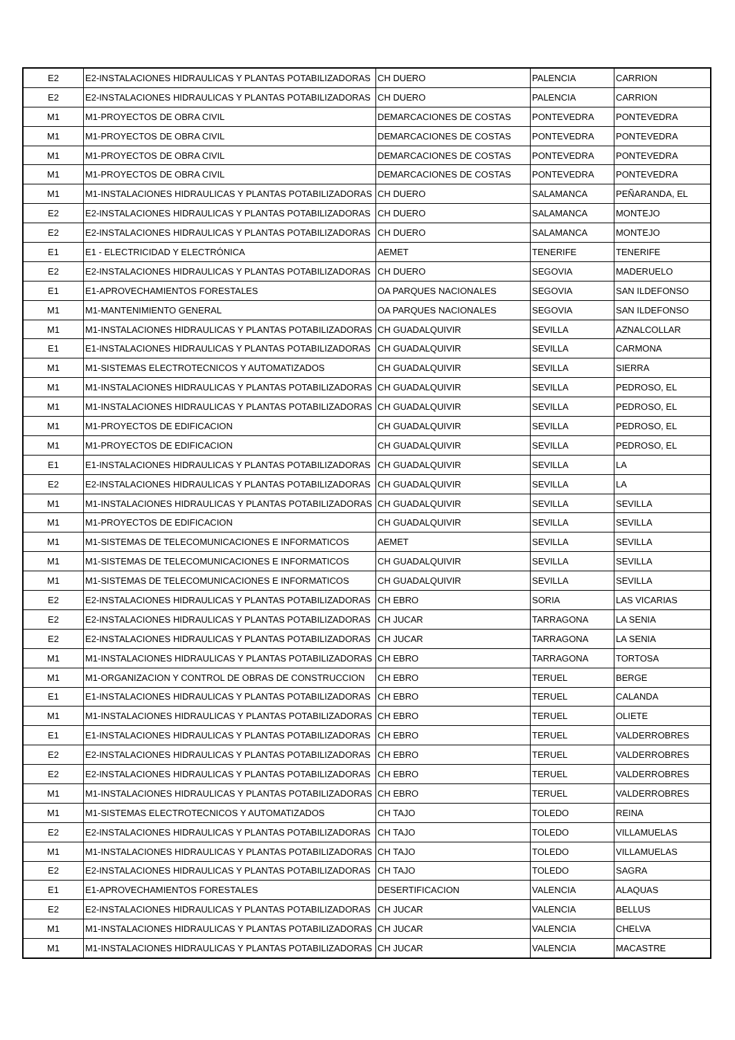| E2 | E2-INSTALACIONES HIDRAULICAS Y PLANTAS POTABILIZADORAS | CH DUERO | PALENCIA | CARRION |
| E2 | E2-INSTALACIONES HIDRAULICAS Y PLANTAS POTABILIZADORAS | CH DUERO | PALENCIA | CARRION |
| M1 | M1-PROYECTOS DE OBRA CIVIL | DEMARCACIONES DE COSTAS | PONTEVEDRA | PONTEVEDRA |
| M1 | M1-PROYECTOS DE OBRA CIVIL | DEMARCACIONES DE COSTAS | PONTEVEDRA | PONTEVEDRA |
| M1 | M1-PROYECTOS DE OBRA CIVIL | DEMARCACIONES DE COSTAS | PONTEVEDRA | PONTEVEDRA |
| M1 | M1-PROYECTOS DE OBRA CIVIL | DEMARCACIONES DE COSTAS | PONTEVEDRA | PONTEVEDRA |
| M1 | M1-INSTALACIONES HIDRAULICAS Y PLANTAS POTABILIZADORAS | CH DUERO | SALAMANCA | PEÑARANDA, EL |
| E2 | E2-INSTALACIONES HIDRAULICAS Y PLANTAS POTABILIZADORAS | CH DUERO | SALAMANCA | MONTEJO |
| E2 | E2-INSTALACIONES HIDRAULICAS Y PLANTAS POTABILIZADORAS | CH DUERO | SALAMANCA | MONTEJO |
| E1 | E1 - ELECTRICIDAD Y ELECTRÓNICA | AEMET | TENERIFE | TENERIFE |
| E2 | E2-INSTALACIONES HIDRAULICAS Y PLANTAS POTABILIZADORAS | CH DUERO | SEGOVIA | MADERUELO |
| E1 | E1-APROVECHAMIENTOS FORESTALES | OA PARQUES NACIONALES | SEGOVIA | SAN ILDEFONSO |
| M1 | M1-MANTENIMIENTO GENERAL | OA PARQUES NACIONALES | SEGOVIA | SAN ILDEFONSO |
| M1 | M1-INSTALACIONES HIDRAULICAS Y PLANTAS POTABILIZADORAS | CH GUADALQUIVIR | SEVILLA | AZNALCOLLAR |
| E1 | E1-INSTALACIONES HIDRAULICAS Y PLANTAS POTABILIZADORAS | CH GUADALQUIVIR | SEVILLA | CARMONA |
| M1 | M1-SISTEMAS ELECTROTECNICOS Y AUTOMATIZADOS | CH GUADALQUIVIR | SEVILLA | SIERRA |
| M1 | M1-INSTALACIONES HIDRAULICAS Y PLANTAS POTABILIZADORAS | CH GUADALQUIVIR | SEVILLA | PEDROSO, EL |
| M1 | M1-INSTALACIONES HIDRAULICAS Y PLANTAS POTABILIZADORAS | CH GUADALQUIVIR | SEVILLA | PEDROSO, EL |
| M1 | M1-PROYECTOS DE EDIFICACION | CH GUADALQUIVIR | SEVILLA | PEDROSO, EL |
| M1 | M1-PROYECTOS DE EDIFICACION | CH GUADALQUIVIR | SEVILLA | PEDROSO, EL |
| E1 | E1-INSTALACIONES HIDRAULICAS Y PLANTAS POTABILIZADORAS | CH GUADALQUIVIR | SEVILLA | LA |
| E2 | E2-INSTALACIONES HIDRAULICAS Y PLANTAS POTABILIZADORAS | CH GUADALQUIVIR | SEVILLA | LA |
| M1 | M1-INSTALACIONES HIDRAULICAS Y PLANTAS POTABILIZADORAS | CH GUADALQUIVIR | SEVILLA | SEVILLA |
| M1 | M1-PROYECTOS DE EDIFICACION | CH GUADALQUIVIR | SEVILLA | SEVILLA |
| M1 | M1-SISTEMAS DE TELECOMUNICACIONES E INFORMATICOS | AEMET | SEVILLA | SEVILLA |
| M1 | M1-SISTEMAS DE TELECOMUNICACIONES E INFORMATICOS | CH GUADALQUIVIR | SEVILLA | SEVILLA |
| M1 | M1-SISTEMAS DE TELECOMUNICACIONES E INFORMATICOS | CH GUADALQUIVIR | SEVILLA | SEVILLA |
| E2 | E2-INSTALACIONES HIDRAULICAS Y PLANTAS POTABILIZADORAS | CH EBRO | SORIA | LAS VICARIAS |
| E2 | E2-INSTALACIONES HIDRAULICAS Y PLANTAS POTABILIZADORAS | CH JUCAR | TARRAGONA | LA SENIA |
| E2 | E2-INSTALACIONES HIDRAULICAS Y PLANTAS POTABILIZADORAS | CH JUCAR | TARRAGONA | LA SENIA |
| M1 | M1-INSTALACIONES HIDRAULICAS Y PLANTAS POTABILIZADORAS | CH EBRO | TARRAGONA | TORTOSA |
| M1 | M1-ORGANIZACION Y CONTROL DE OBRAS DE CONSTRUCCION | CH EBRO | TERUEL | BERGE |
| E1 | E1-INSTALACIONES HIDRAULICAS Y PLANTAS POTABILIZADORAS | CH EBRO | TERUEL | CALANDA |
| M1 | M1-INSTALACIONES HIDRAULICAS Y PLANTAS POTABILIZADORAS | CH EBRO | TERUEL | OLIETE |
| E1 | E1-INSTALACIONES HIDRAULICAS Y PLANTAS POTABILIZADORAS | CH EBRO | TERUEL | VALDERROBRES |
| E2 | E2-INSTALACIONES HIDRAULICAS Y PLANTAS POTABILIZADORAS | CH EBRO | TERUEL | VALDERROBRES |
| E2 | E2-INSTALACIONES HIDRAULICAS Y PLANTAS POTABILIZADORAS | CH EBRO | TERUEL | VALDERROBRES |
| M1 | M1-INSTALACIONES HIDRAULICAS Y PLANTAS POTABILIZADORAS | CH EBRO | TERUEL | VALDERROBRES |
| M1 | M1-SISTEMAS ELECTROTECNICOS Y AUTOMATIZADOS | CH TAJO | TOLEDO | REINA |
| E2 | E2-INSTALACIONES HIDRAULICAS Y PLANTAS POTABILIZADORAS | CH TAJO | TOLEDO | VILLAMUELAS |
| M1 | M1-INSTALACIONES HIDRAULICAS Y PLANTAS POTABILIZADORAS | CH TAJO | TOLEDO | VILLAMUELAS |
| E2 | E2-INSTALACIONES HIDRAULICAS Y PLANTAS POTABILIZADORAS | CH TAJO | TOLEDO | SAGRA |
| E1 | E1-APROVECHAMIENTOS FORESTALES | DESERTIFICACION | VALENCIA | ALAQUAS |
| E2 | E2-INSTALACIONES HIDRAULICAS Y PLANTAS POTABILIZADORAS | CH JUCAR | VALENCIA | BELLUS |
| M1 | M1-INSTALACIONES HIDRAULICAS Y PLANTAS POTABILIZADORAS | CH JUCAR | VALENCIA | CHELVA |
| M1 | M1-INSTALACIONES HIDRAULICAS Y PLANTAS POTABILIZADORAS | CH JUCAR | VALENCIA | MACASTRE |